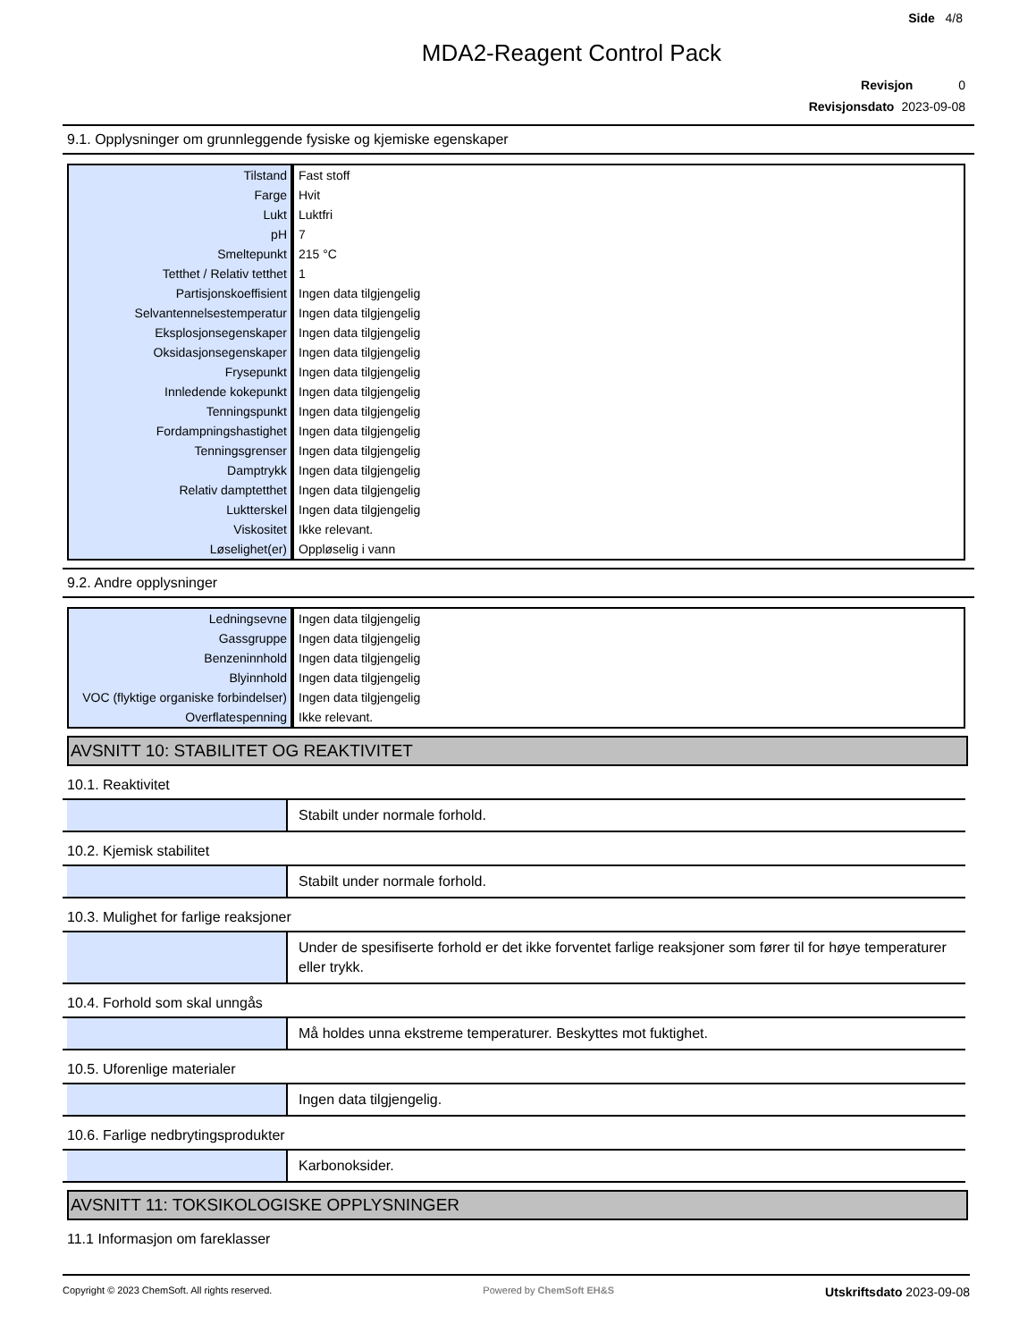Side 4/8
MDA2-Reagent Control Pack
Revisjon 0
Revisjonsdato 2023-09-08
9.1. Opplysninger om grunnleggende fysiske og kjemiske egenskaper
| Tilstand | Fast stoff |
| Farge | Hvit |
| Lukt | Luktfri |
| pH | 7 |
| Smeltepunkt | 215 °C |
| Tetthet / Relativ tetthet | 1 |
| Partisjonskoeffisient | Ingen data tilgjengelig |
| Selvantennelsestemperatur | Ingen data tilgjengelig |
| Eksplosjonsegenskaper | Ingen data tilgjengelig |
| Oksidasjonsegenskaper | Ingen data tilgjengelig |
| Frysepunkt | Ingen data tilgjengelig |
| Innledende kokepunkt | Ingen data tilgjengelig |
| Tenningspunkt | Ingen data tilgjengelig |
| Fordampningshastighet | Ingen data tilgjengelig |
| Tenningsgrenser | Ingen data tilgjengelig |
| Damptrykk | Ingen data tilgjengelig |
| Relativ damptetthet | Ingen data tilgjengelig |
| Luktterskel | Ingen data tilgjengelig |
| Viskositet | Ikke relevant. |
| Løselighet(er) | Oppløselig i vann |
9.2. Andre opplysninger
| Ledningsevne | Ingen data tilgjengelig |
| Gassgruppe | Ingen data tilgjengelig |
| Benzeninnhold | Ingen data tilgjengelig |
| Blyinnhold | Ingen data tilgjengelig |
| VOC (flyktige organiske forbindelser) | Ingen data tilgjengelig |
| Overflatespenning | Ikke relevant. |
AVSNITT 10: STABILITET OG REAKTIVITET
10.1. Reaktivitet
Stabilt under normale forhold.
10.2. Kjemisk stabilitet
Stabilt under normale forhold.
10.3. Mulighet for farlige reaksjoner
Under de spesifiserte forhold er det ikke forventet farlige reaksjoner som fører til for høye temperaturer eller trykk.
10.4. Forhold som skal unngås
Må holdes unna ekstreme temperaturer. Beskyttes mot fuktighet.
10.5. Uforenlige materialer
Ingen data tilgjengelig.
10.6. Farlige nedbrytingsprodukter
Karbonoksider.
AVSNITT 11: TOKSIKOLOGISKE OPPLYSNINGER
11.1 Informasjon om fareklasser
Copyright © 2023 ChemSoft. All rights reserved.
Powered by ChemSoft EH&S
Utskriftsdato 2023-09-08